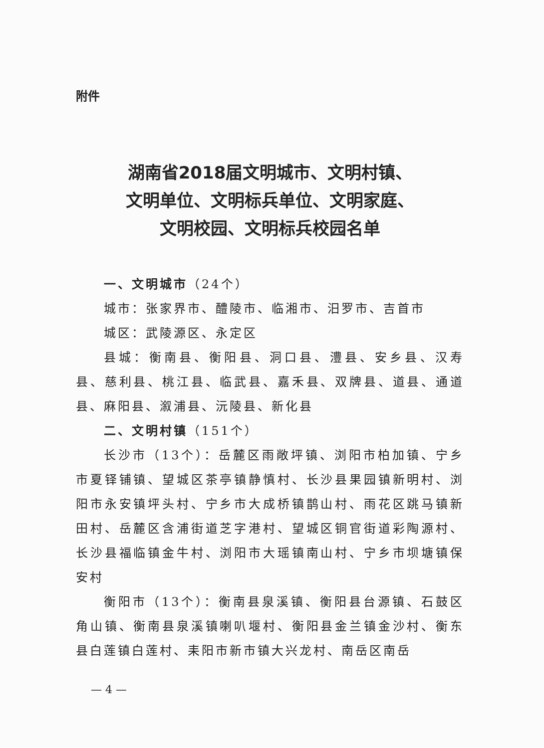附件
湖南省2018届文明城市、文明村镇、
文明单位、文明标兵单位、文明家庭、
文明校园、文明标兵校园名单
一、文明城市（24个）
城市：张家界市、醴陵市、临湘市、汨罗市、吉首市
城区：武陵源区、永定区
县城：衡南县、衡阳县、洞口县、澧县、安乡县、汉寿县、慈利县、桃江县、临武县、嘉禾县、双牌县、道县、通道县、麻阳县、溆浦县、沅陵县、新化县
二、文明村镇（151个）
长沙市（13个）：岳麓区雨敞坪镇、浏阳市柏加镇、宁乡市夏铎铺镇、望城区茶亭镇静慎村、长沙县果园镇新明村、浏阳市永安镇坪头村、宁乡市大成桥镇鹊山村、雨花区跳马镇新田村、岳麓区含浦街道芝字港村、望城区铜官街道彩陶源村、长沙县福临镇金牛村、浏阳市大瑶镇南山村、宁乡市坝塘镇保安村
衡阳市（13个）：衡南县泉溪镇、衡阳县台源镇、石鼓区角山镇、衡南县泉溪镇喇叭堰村、衡阳县金兰镇金沙村、衡东县白莲镇白莲村、耒阳市新市镇大兴龙村、南岳区南岳
— 4 —